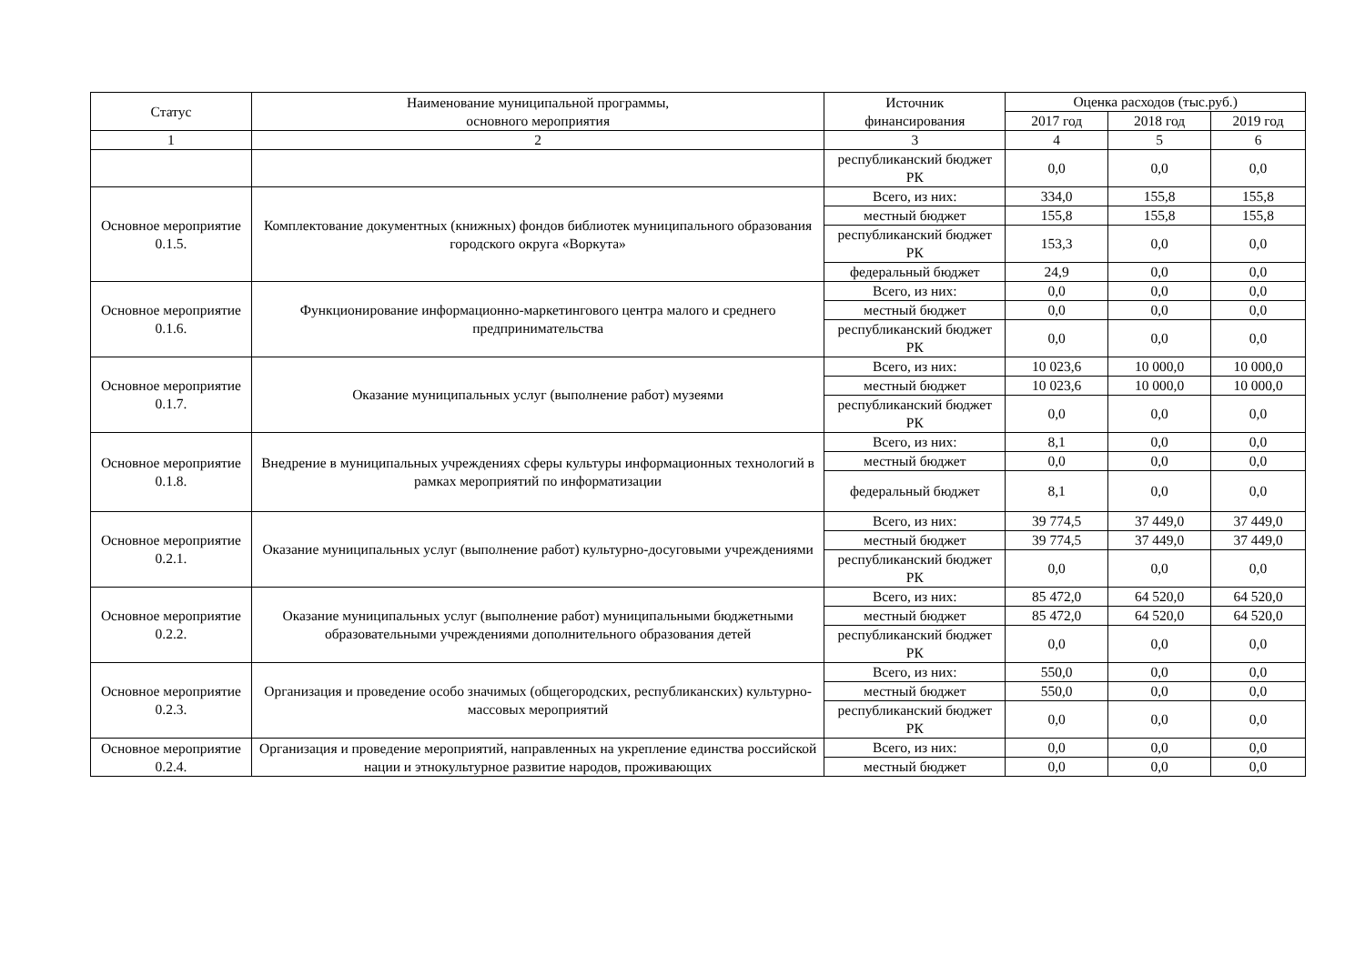| Статус | Наименование муниципальной программы, основного мероприятия | Источник финансирования | Оценка расходов (тыс.руб.) | | |
| --- | --- | --- | --- | --- | --- |
| | | | 2017 год | 2018 год | 2019 год |
| 1 | 2 | 3 | 4 | 5 | 6 |
| | | республиканский бюджет РК | 0,0 | 0,0 | 0,0 |
| Основное мероприятие 0.1.5. | Комплектование документных (книжных) фондов библиотек муниципального образования городского округа «Воркута» | Всего, из них: | 334,0 | 155,8 | 155,8 |
| | | местный бюджет | 155,8 | 155,8 | 155,8 |
| | | республиканский бюджет РК | 153,3 | 0,0 | 0,0 |
| | | федеральный бюджет | 24,9 | 0,0 | 0,0 |
| Основное мероприятие 0.1.6. | Функционирование информационно-маркетингового центра малого и среднего предпринимательства | Всего, из них: | 0,0 | 0,0 | 0,0 |
| | | местный бюджет | 0,0 | 0,0 | 0,0 |
| | | республиканский бюджет РК | 0,0 | 0,0 | 0,0 |
| Основное мероприятие 0.1.7. | Оказание муниципальных услуг (выполнение работ) музеями | Всего, из них: | 10 023,6 | 10 000,0 | 10 000,0 |
| | | местный бюджет | 10 023,6 | 10 000,0 | 10 000,0 |
| | | республиканский бюджет РК | 0,0 | 0,0 | 0,0 |
| Основное мероприятие 0.1.8. | Внедрение в муниципальных учреждениях сферы культуры информационных технологий в рамках мероприятий по информатизации | Всего, из них: | 8,1 | 0,0 | 0,0 |
| | | местный бюджет | 0,0 | 0,0 | 0,0 |
| | | федеральный бюджет | 8,1 | 0,0 | 0,0 |
| Основное мероприятие 0.2.1. | Оказание муниципальных услуг (выполнение работ) культурно-досуговыми учреждениями | Всего, из них: | 39 774,5 | 37 449,0 | 37 449,0 |
| | | местный бюджет | 39 774,5 | 37 449,0 | 37 449,0 |
| | | республиканский бюджет РК | 0,0 | 0,0 | 0,0 |
| Основное мероприятие 0.2.2. | Оказание муниципальных услуг (выполнение работ) муниципальными бюджетными образовательными учреждениями дополнительного образования детей | Всего, из них: | 85 472,0 | 64 520,0 | 64 520,0 |
| | | местный бюджет | 85 472,0 | 64 520,0 | 64 520,0 |
| | | республиканский бюджет РК | 0,0 | 0,0 | 0,0 |
| Основное мероприятие 0.2.3. | Организация и проведение особо значимых (общегородских, республиканских) культурно-массовых мероприятий | Всего, из них: | 550,0 | 0,0 | 0,0 |
| | | местный бюджет | 550,0 | 0,0 | 0,0 |
| | | республиканский бюджет РК | 0,0 | 0,0 | 0,0 |
| Основное мероприятие 0.2.4. | Организация и проведение мероприятий, направленных на укрепление единства российской нации и этнокультурное развитие народов, проживающих | Всего, из них: | 0,0 | 0,0 | 0,0 |
| | | местный бюджет | 0,0 | 0,0 | 0,0 |